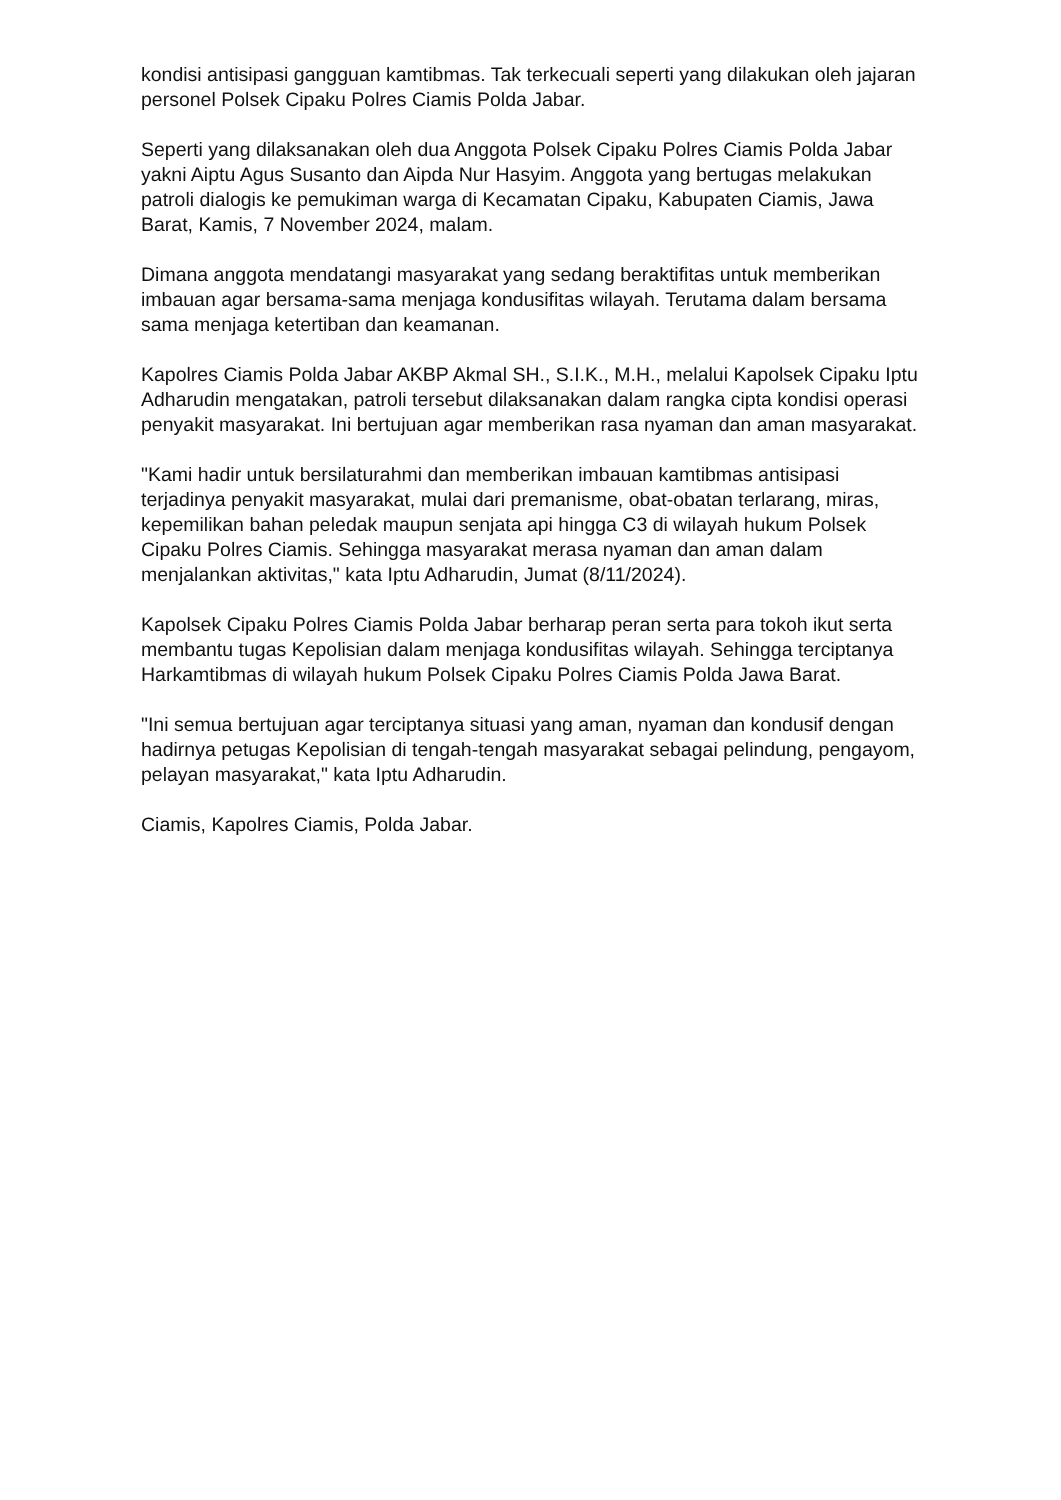kondisi antisipasi gangguan kamtibmas. Tak terkecuali seperti yang dilakukan oleh jajaran personel Polsek Cipaku Polres Ciamis Polda Jabar.
Seperti yang dilaksanakan oleh dua Anggota Polsek Cipaku Polres Ciamis Polda Jabar yakni Aiptu Agus Susanto dan Aipda Nur Hasyim. Anggota yang bertugas melakukan patroli dialogis ke pemukiman warga di Kecamatan Cipaku, Kabupaten Ciamis, Jawa Barat, Kamis, 7 November 2024, malam.
Dimana anggota mendatangi masyarakat yang sedang beraktifitas untuk memberikan imbauan agar bersama-sama menjaga kondusifitas wilayah. Terutama dalam bersama sama menjaga ketertiban dan keamanan.
Kapolres Ciamis Polda Jabar AKBP Akmal SH., S.I.K., M.H., melalui Kapolsek Cipaku Iptu Adharudin mengatakan, patroli tersebut dilaksanakan dalam rangka cipta kondisi operasi penyakit masyarakat. Ini bertujuan agar memberikan rasa nyaman dan aman masyarakat.
"Kami hadir untuk bersilaturahmi dan memberikan imbauan kamtibmas antisipasi terjadinya penyakit masyarakat, mulai dari premanisme, obat-obatan terlarang, miras, kepemilikan bahan peledak maupun senjata api hingga C3 di wilayah hukum Polsek Cipaku Polres Ciamis. Sehingga masyarakat merasa nyaman dan aman dalam menjalankan aktivitas," kata Iptu Adharudin, Jumat (8/11/2024).
Kapolsek Cipaku Polres Ciamis Polda Jabar berharap peran serta para tokoh ikut serta membantu tugas Kepolisian dalam menjaga kondusifitas wilayah. Sehingga terciptanya Harkamtibmas di wilayah hukum Polsek Cipaku Polres Ciamis Polda Jawa Barat.
"Ini semua bertujuan agar terciptanya situasi yang aman, nyaman dan kondusif dengan hadirnya petugas Kepolisian di tengah-tengah masyarakat sebagai pelindung, pengayom, pelayan masyarakat," kata Iptu Adharudin.
Ciamis, Kapolres Ciamis, Polda Jabar.